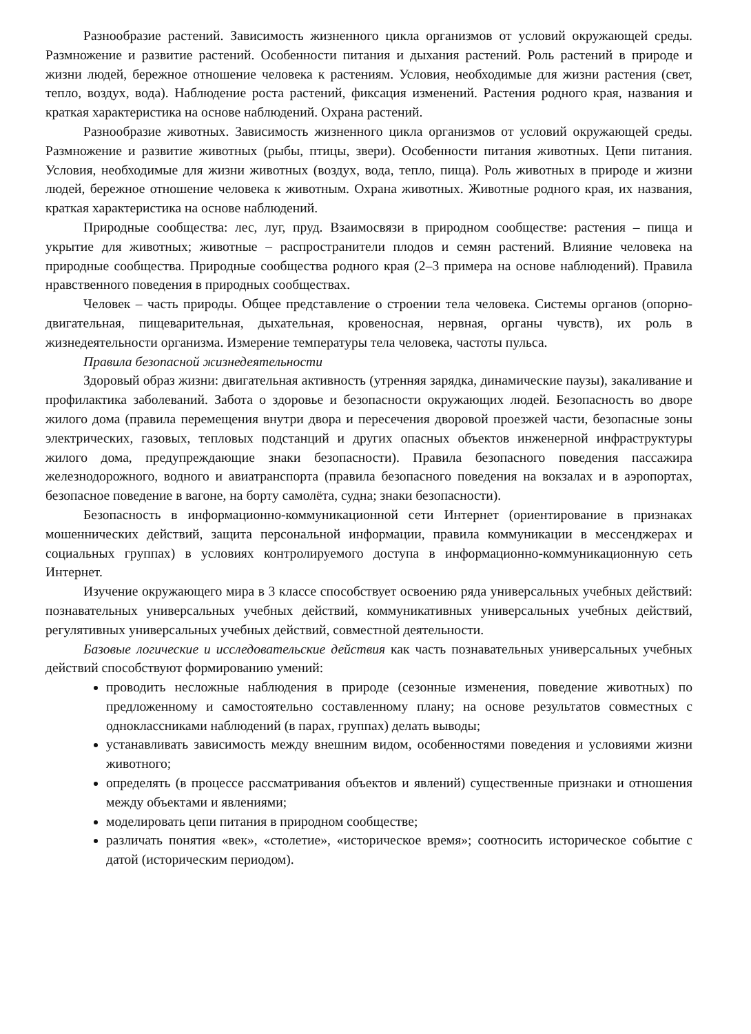Разнообразие растений. Зависимость жизненного цикла организмов от условий окружающей среды. Размножение и развитие растений. Особенности питания и дыхания растений. Роль растений в природе и жизни людей, бережное отношение человека к растениям. Условия, необходимые для жизни растения (свет, тепло, воздух, вода). Наблюдение роста растений, фиксация изменений. Растения родного края, названия и краткая характеристика на основе наблюдений. Охрана растений.
Разнообразие животных. Зависимость жизненного цикла организмов от условий окружающей среды. Размножение и развитие животных (рыбы, птицы, звери). Особенности питания животных. Цепи питания. Условия, необходимые для жизни животных (воздух, вода, тепло, пища). Роль животных в природе и жизни людей, бережное отношение человека к животным. Охрана животных. Животные родного края, их названия, краткая характеристика на основе наблюдений.
Природные сообщества: лес, луг, пруд. Взаимосвязи в природном сообществе: растения – пища и укрытие для животных; животные – распространители плодов и семян растений. Влияние человека на природные сообщества. Природные сообщества родного края (2–3 примера на основе наблюдений). Правила нравственного поведения в природных сообществах.
Человек – часть природы. Общее представление о строении тела человека. Системы органов (опорно-двигательная, пищеварительная, дыхательная, кровеносная, нервная, органы чувств), их роль в жизнедеятельности организма. Измерение температуры тела человека, частоты пульса.
Правила безопасной жизнедеятельности
Здоровый образ жизни: двигательная активность (утренняя зарядка, динамические паузы), закаливание и профилактика заболеваний. Забота о здоровье и безопасности окружающих людей. Безопасность во дворе жилого дома (правила перемещения внутри двора и пересечения дворовой проезжей части, безопасные зоны электрических, газовых, тепловых подстанций и других опасных объектов инженерной инфраструктуры жилого дома, предупреждающие знаки безопасности). Правила безопасного поведения пассажира железнодорожного, водного и авиатранспорта (правила безопасного поведения на вокзалах и в аэропортах, безопасное поведение в вагоне, на борту самолёта, судна; знаки безопасности).
Безопасность в информационно-коммуникационной сети Интернет (ориентирование в признаках мошеннических действий, защита персональной информации, правила коммуникации в мессенджерах и социальных группах) в условиях контролируемого доступа в информационно-коммуникационную сеть Интернет.
Изучение окружающего мира в 3 классе способствует освоению ряда универсальных учебных действий: познавательных универсальных учебных действий, коммуникативных универсальных учебных действий, регулятивных универсальных учебных действий, совместной деятельности.
Базовые логические и исследовательские действия как часть познавательных универсальных учебных действий способствуют формированию умений:
проводить несложные наблюдения в природе (сезонные изменения, поведение животных) по предложенному и самостоятельно составленному плану; на основе результатов совместных с одноклассниками наблюдений (в парах, группах) делать выводы;
устанавливать зависимость между внешним видом, особенностями поведения и условиями жизни животного;
определять (в процессе рассматривания объектов и явлений) существенные признаки и отношения между объектами и явлениями;
моделировать цепи питания в природном сообществе;
различать понятия «век», «столетие», «историческое время»; соотносить историческое событие с датой (историческим периодом).